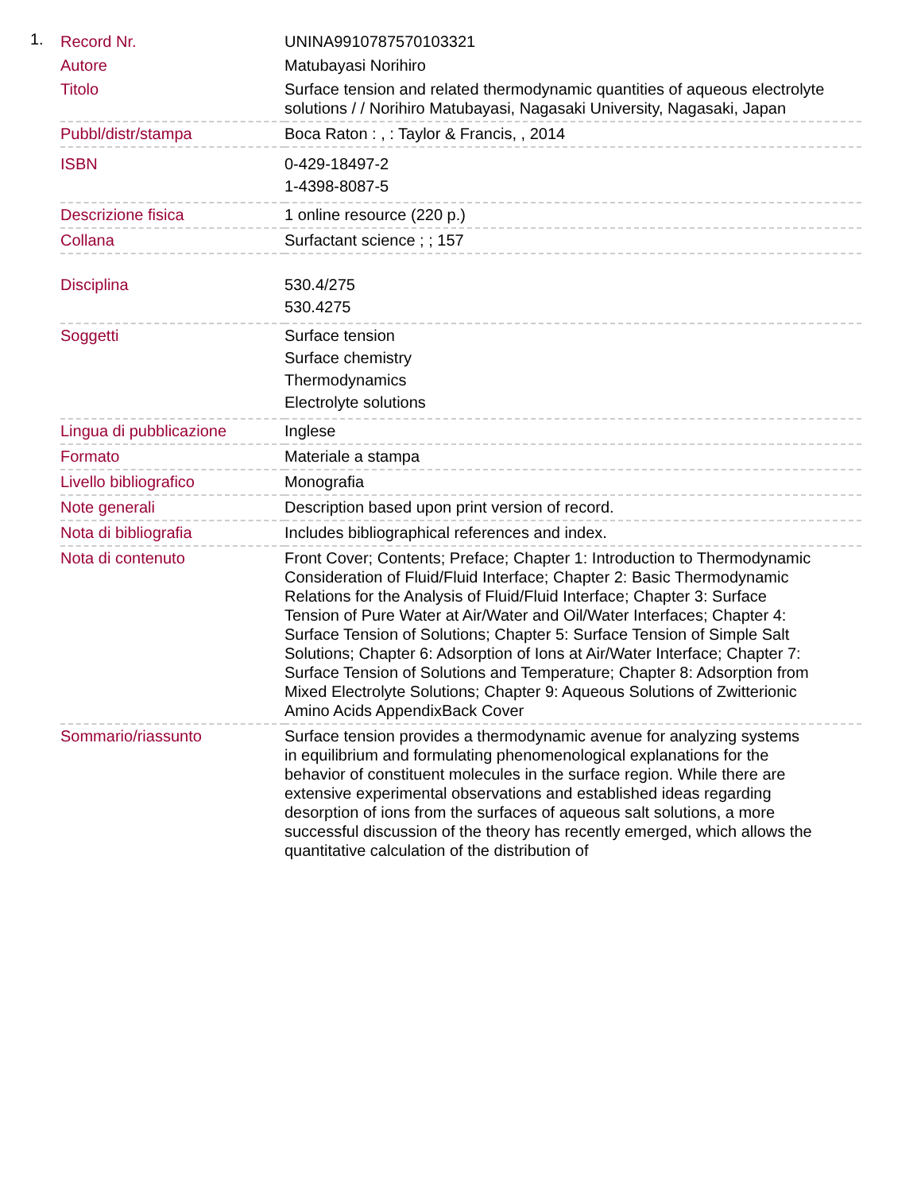1.
| Record Nr. | UNINA9910787570103321 |
| Autore | Matubayasi Norihiro |
| Titolo | Surface tension and related thermodynamic quantities of aqueous electrolyte solutions / / Norihiro Matubayasi, Nagasaki University, Nagasaki, Japan |
| Pubbl/distr/stampa | Boca Raton : , : Taylor & Francis, , 2014 |
| ISBN | 0-429-18497-2 1-4398-8087-5 |
| Descrizione fisica | 1 online resource (220 p.) |
| Collana | Surfactant science ; ; 157 |
| Disciplina | 530.4/275 530.4275 |
| Soggetti | Surface tension Surface chemistry Thermodynamics Electrolyte solutions |
| Lingua di pubblicazione | Inglese |
| Formato | Materiale a stampa |
| Livello bibliografico | Monografia |
| Note generali | Description based upon print version of record. |
| Nota di bibliografia | Includes bibliographical references and index. |
| Nota di contenuto | Front Cover; Contents; Preface; Chapter 1: Introduction to Thermodynamic Consideration of Fluid/Fluid Interface; Chapter 2: Basic Thermodynamic Relations for the Analysis of Fluid/Fluid Interface; Chapter 3: Surface Tension of Pure Water at Air/Water and Oil/Water Interfaces; Chapter 4: Surface Tension of Solutions; Chapter 5: Surface Tension of Simple Salt Solutions; Chapter 6: Adsorption of Ions at Air/Water Interface; Chapter 7: Surface Tension of Solutions and Temperature; Chapter 8: Adsorption from Mixed Electrolyte Solutions; Chapter 9: Aqueous Solutions of Zwitterionic Amino Acids AppendixBack Cover |
| Sommario/riassunto | Surface tension provides a thermodynamic avenue for analyzing systems in equilibrium and formulating phenomenological explanations for the behavior of constituent molecules in the surface region. While there are extensive experimental observations and established ideas regarding desorption of ions from the surfaces of aqueous salt solutions, a more successful discussion of the theory has recently emerged, which allows the quantitative calculation of the distribution of |